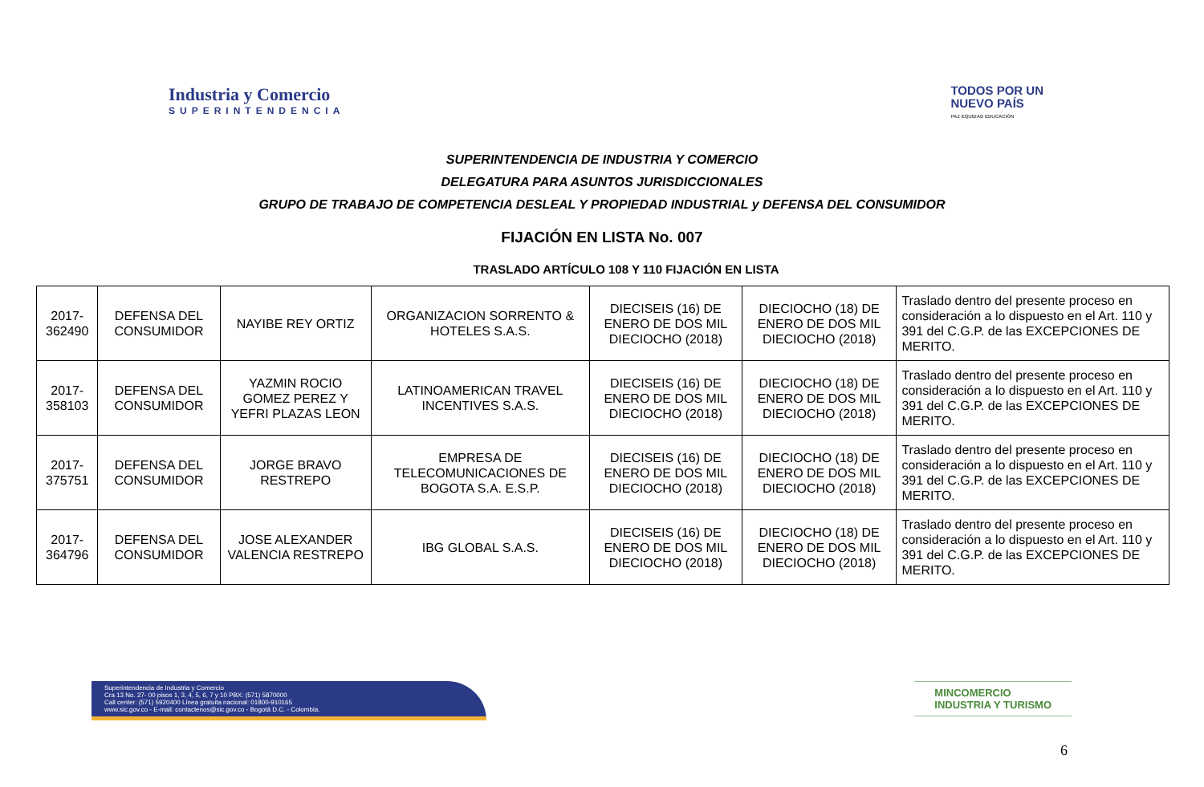Industria y Comercio
SUPERINTENDENCIA
TODOS POR UN
NUEVO PAÍS
PAZ EQUIDAD EDUCACIÓN
SUPERINTENDENCIA DE INDUSTRIA Y COMERCIO
DELEGATURA PARA ASUNTOS JURISDICCIONALES
GRUPO DE TRABAJO DE COMPETENCIA DESLEAL Y PROPIEDAD INDUSTRIAL y DEFENSA DEL CONSUMIDOR
FIJACIÓN EN LISTA No. 007
TRASLADO ARTÍCULO 108 Y 110 FIJACIÓN EN LISTA
| 2017-362490 | DEFENSA DEL CONSUMIDOR | NAYIBE REY ORTIZ | ORGANIZACION SORRENTO & HOTELES S.A.S. | DIECISEIS (16) DE ENERO DE DOS MIL DIECIOCHO (2018) | DIECIOCHO (18) DE ENERO DE DOS MIL DIECIOCHO (2018) | Traslado dentro del presente proceso en consideración a lo dispuesto en el Art. 110 y 391 del C.G.P. de las EXCEPCIONES DE MERITO. |
| 2017-358103 | DEFENSA DEL CONSUMIDOR | YAZMIN ROCIO GOMEZ PEREZ Y YEFRI PLAZAS LEON | LATINOAMERICAN TRAVEL INCENTIVES S.A.S. | DIECISEIS (16) DE ENERO DE DOS MIL DIECIOCHO (2018) | DIECIOCHO (18) DE ENERO DE DOS MIL DIECIOCHO (2018) | Traslado dentro del presente proceso en consideración a lo dispuesto en el Art. 110 y 391 del C.G.P. de las EXCEPCIONES DE MERITO. |
| 2017-375751 | DEFENSA DEL CONSUMIDOR | JORGE BRAVO RESTREPO | EMPRESA DE TELECOMUNICACIONES DE BOGOTA S.A. E.S.P. | DIECISEIS (16) DE ENERO DE DOS MIL DIECIOCHO (2018) | DIECIOCHO (18) DE ENERO DE DOS MIL DIECIOCHO (2018) | Traslado dentro del presente proceso en consideración a lo dispuesto en el Art. 110 y 391 del C.G.P. de las EXCEPCIONES DE MERITO. |
| 2017-364796 | DEFENSA DEL CONSUMIDOR | JOSE ALEXANDER VALENCIA RESTREPO | IBG GLOBAL S.A.S. | DIECISEIS (16) DE ENERO DE DOS MIL DIECIOCHO (2018) | DIECIOCHO (18) DE ENERO DE DOS MIL DIECIOCHO (2018) | Traslado dentro del presente proceso en consideración a lo dispuesto en el Art. 110 y 391 del C.G.P. de las EXCEPCIONES DE MERITO. |
Superintendencia de Industria y Comercio
Cra 13 No. 27- 00 pisos 1, 3, 4, 5, 6, 7 y 10 PBX: (571) 5870000
Call center: (571) 5920400 Línea gratuita nacional: 01800-910165
www.sic.gov.co - E-mail: contactenos@sic.gov.co - Bogotá D.C. - Colombia.
MINCOMERCIO
INDUSTRIA Y TURISMO
6